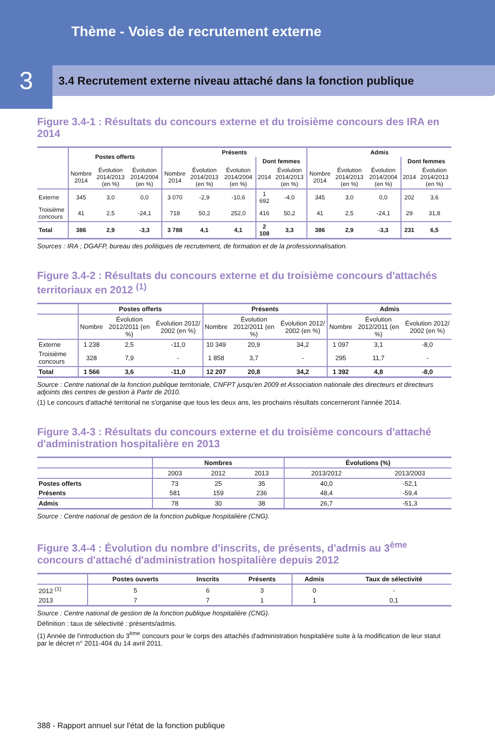Thème - Voies de recrutement externe
3
3.4 Recrutement externe niveau attaché dans la fonction publique
Figure 3.4-1 : Résultats du concours externe et du troisième concours des IRA en 2014
| | Postes offerts | | | Présents | | | | | Admis | | | | |
| --- | --- | --- | --- | --- | --- | --- | --- | --- | --- | --- | --- | --- | --- |
| | | | | | | | Dont femmes | | | | | Dont femmes | |
| | Nombre 2014 | Évolution 2014/2013 (en %) | Évolution 2014/2004 (en %) | Nombre 2014 | Évolution 2014/2013 (en %) | Évolution 2014/2004 (en %) | 2014 | Évolution 2014/2013 (en %) | Nombre 2014 | Évolution 2014/2013 (en %) | Évolution 2014/2004 (en %) | 2014 | Évolution 2014/2013 (en %) |
| Externe | 345 | 3,0 | 0,0 | 3 070 | -2,9 | -10,6 | 1 692 | -4,0 | 345 | 3,0 | 0,0 | 202 | 3,6 |
| Troisième concours | 41 | 2,5 | -24,1 | 718 | 50,2 | 252,0 | 416 | 50,2 | 41 | 2,5 | -24,1 | 29 | 31,8 |
| Total | 386 | 2,9 | -3,3 | 3 788 | 4,1 | 4,1 | 2 108 | 3,3 | 386 | 2,9 | -3,3 | 231 | 6,5 |
Sources : IRA ; DGAFP, bureau des politiques de recrutement, de formation et de la professionnalisation.
Figure 3.4-2 : Résultats du concours externe et du troisième concours d'attachés territoriaux en 2012 <sup>(1)</sup>
| | Postes offerts | | | Présents | | | Admis | | |
| --- | --- | --- | --- | --- | --- | --- | --- | --- | --- |
| | Nombre | Évolution 2012/2011 (en %) | Évolution 2012/ 2002 (en %) | Nombre | Évolution 2012/2011 (en %) | Évolution 2012/ 2002 (en %) | Nombre | Évolution 2012/2011 (en %) | Évolution 2012/ 2002 (en %) |
| Externe | 1 238 | 2,5 | -11,0 | 10 349 | 20,9 | 34,2 | 1 097 | 3,1 | -8,0 |
| Troisième concours | 328 | 7,9 | - | 1 858 | 3,7 | - | 295 | 11,7 | - |
| Total | 1 566 | 3,6 | -11,0 | 12 207 | 20,8 | 34,2 | 1 392 | 4,8 | -8,0 |
Source : Centre national de la fonction publique territoriale, CNFPT jusqu'en 2009 et Association nationale des directeurs et directeurs adjoints des centres de gestion à Partir de 2010.
(1) Le concours d'attaché territorial ne s'organise que tous les deux ans, les prochains résultats concerneront l'année 2014.
Figure 3.4-3 : Résultats du concours externe et du troisième concours d'attaché d'administration hospitalière en 2013
| | Nombres | | | Évolutions (%) | |
| --- | --- | --- | --- | --- | --- |
| | 2003 | 2012 | 2013 | 2013/2012 | 2013/2003 |
| Postes offerts | 73 | 25 | 35 | 40,0 | -52,1 |
| Présents | 581 | 159 | 236 | 48,4 | -59,4 |
| Admis | 78 | 30 | 38 | 26,7 | -51,3 |
Source : Centre national de gestion de la fonction publique hospitalière (CNG).
Figure 3.4-4 : Évolution du nombre d'inscrits, de présents, d'admis au 3<sup>ème</sup> concours d'attaché d'administration hospitalière depuis 2012
| | Postes ouverts | Inscrits | Présents | Admis | Taux de sélectivité |
| --- | --- | --- | --- | --- | --- |
| 2012 <sup>(1)</sup> | 5 | 6 | 3 | 0 | - |
| 2013 | 7 | 7 | 1 | 1 | 0,1 |
Source : Centre national de gestion de la fonction publique hospitalière (CNG).
Définition : taux de sélectivité : présents/admis.
(1) Année de l'introduction du 3<sup>ème</sup> concours pour le corps des attachés d'administration hospitalière suite à la modification de leur statut par le décret n° 2011-404 du 14 avril 2011.
388 - Rapport annuel sur l'état de la fonction publique